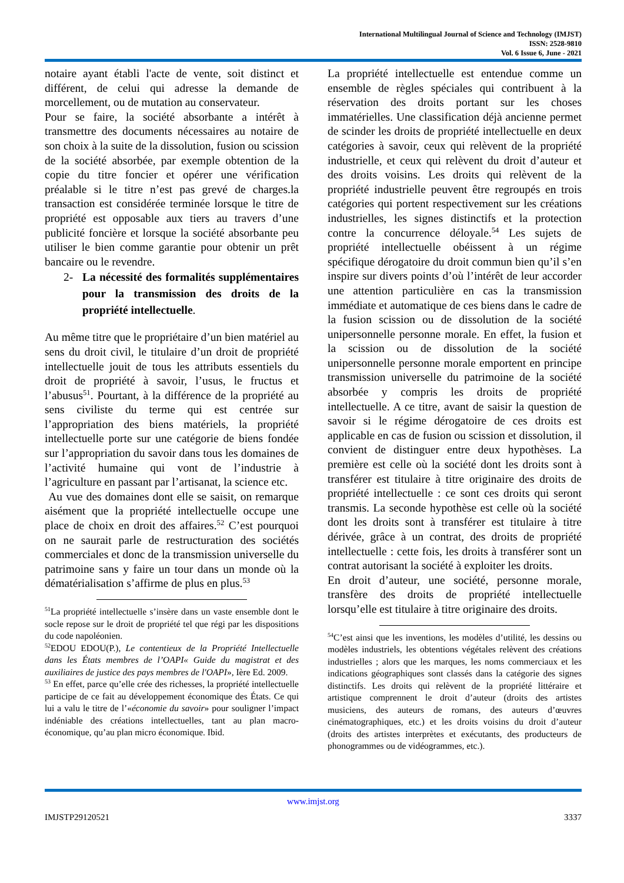International Multilingual Journal of Science and Technology (IMJST)
ISSN: 2528-9810
Vol. 6 Issue 6, June - 2021
notaire ayant établi l'acte de vente, soit distinct et différent, de celui qui adresse la demande de morcellement, ou de mutation au conservateur.
Pour se faire, la société absorbante a intérêt à transmettre des documents nécessaires au notaire de son choix à la suite de la dissolution, fusion ou scission de la société absorbée, par exemple obtention de la copie du titre foncier et opérer une vérification préalable si le titre n’est pas grevé de charges.la transaction est considérée terminée lorsque le titre de propriété est opposable aux tiers au travers d’une publicité foncière et lorsque la société absorbante peu utiliser le bien comme garantie pour obtenir un prêt bancaire ou le revendre.
2- La nécessité des formalités supplémentaires pour la transmission des droits de la propriété intellectuelle.
Au même titre que le propriétaire d’un bien matériel au sens du droit civil, le titulaire d’un droit de propriété intellectuelle jouit de tous les attributs essentiels du droit de propriété à savoir, l’usus, le fructus et l’abusus<sup>51</sup>. Pourtant, à la différence de la propriété au sens civiliste du terme qui est centrée sur l’appropriation des biens matériels, la propriété intellectuelle porte sur une catégorie de biens fondée sur l’appropriation du savoir dans tous les domaines de l’activité humaine qui vont de l’industrie à l’agriculture en passant par l’artisanat, la science etc.
Au vue des domaines dont elle se saisit, on remarque aisément que la propriété intellectuelle occupe une place de choix en droit des affaires.<sup>52</sup> C’est pourquoi on ne saurait parle de restructuration des sociétés commerciales et donc de la transmission universelle du patrimoine sans y faire un tour dans un monde où la dématérialisation s’affirme de plus en plus.<sup>53</sup>
<sup>51</sup> La propriété intellectuelle s’insère dans un vaste ensemble dont le socle repose sur le droit de propriété tel que régi par les dispositions du code napoléonien.
<sup>52</sup> EDOU EDOU(P.), Le contentieux de la Propriété Intellectuelle dans les États membres de l’OAPI« Guide du magistrat et des auxiliaires de justice des pays membres de l'OAPI», Ière Ed. 2009.
<sup>53</sup> En effet, parce qu’elle crée des richesses, la propriété intellectuelle participe de ce fait au développement économique des États. Ce qui lui a valu le titre de l’«économie du savoir» pour souligner l’impact indéniable des créations intellectuelles, tant au plan macro-économique, qu’au plan micro économique. Ibid.
La propriété intellectuelle est entendue comme un ensemble de règles spéciales qui contribuent à la réservation des droits portant sur les choses immatérielles. Une classification déjà ancienne permet de scinder les droits de propriété intellectuelle en deux catégories à savoir, ceux qui relèvent de la propriété industrielle, et ceux qui relèvent du droit d’auteur et des droits voisins. Les droits qui relèvent de la propriété industrielle peuvent être regroupés en trois catégories qui portent respectivement sur les créations industrielles, les signes distinctifs et la protection contre la concurrence déloyale.<sup>54</sup> Les sujets de propriété intellectuelle obéissent à un régime spécifique dérogatoire du droit commun bien qu’il s’en inspire sur divers points d’où l’intérêt de leur accorder une attention particulière en cas la transmission immédiate et automatique de ces biens dans le cadre de la fusion scission ou de dissolution de la société unipersonnelle personne morale. En effet, la fusion et la scission ou de dissolution de la société unipersonnelle personne morale emportent en principe transmission universelle du patrimoine de la société absorbée y compris les droits de propriété intellectuelle. A ce titre, avant de saisir la question de savoir si le régime dérogatoire de ces droits est applicable en cas de fusion ou scission et dissolution, il convient de distinguer entre deux hypothèses. La première est celle où la société dont les droits sont à transférer est titulaire à titre originaire des droits de propriété intellectuelle : ce sont ces droits qui seront transmis. La seconde hypothèse est celle où la société dont les droits sont à transférer est titulaire à titre dérivée, grâce à un contrat, des droits de propriété intellectuelle : cette fois, les droits à transférer sont un contrat autorisant la société à exploiter les droits.
En droit d’auteur, une société, personne morale, transfère des droits de propriété intellectuelle lorsqu’elle est titulaire à titre originaire des droits.
<sup>54</sup>C’est ainsi que les inventions, les modèles d’utilité, les dessins ou modèles industriels, les obtentions végétales relèvent des créations industrielles ; alors que les marques, les noms commerciaux et les indications géographiques sont classés dans la catégorie des signes distinctifs. Les droits qui relèvent de la propriété littéraire et artistique comprennent le droit d’auteur (droits des artistes musiciens, des auteurs de romans, des auteurs d’œuvres cinématographiques, etc.) et les droits voisins du droit d’auteur (droits des artistes interprètes et exécutants, des producteurs de phonogrammes ou de vidéogrammes, etc.).
www.imjst.org
IMJSTP29120521 3337